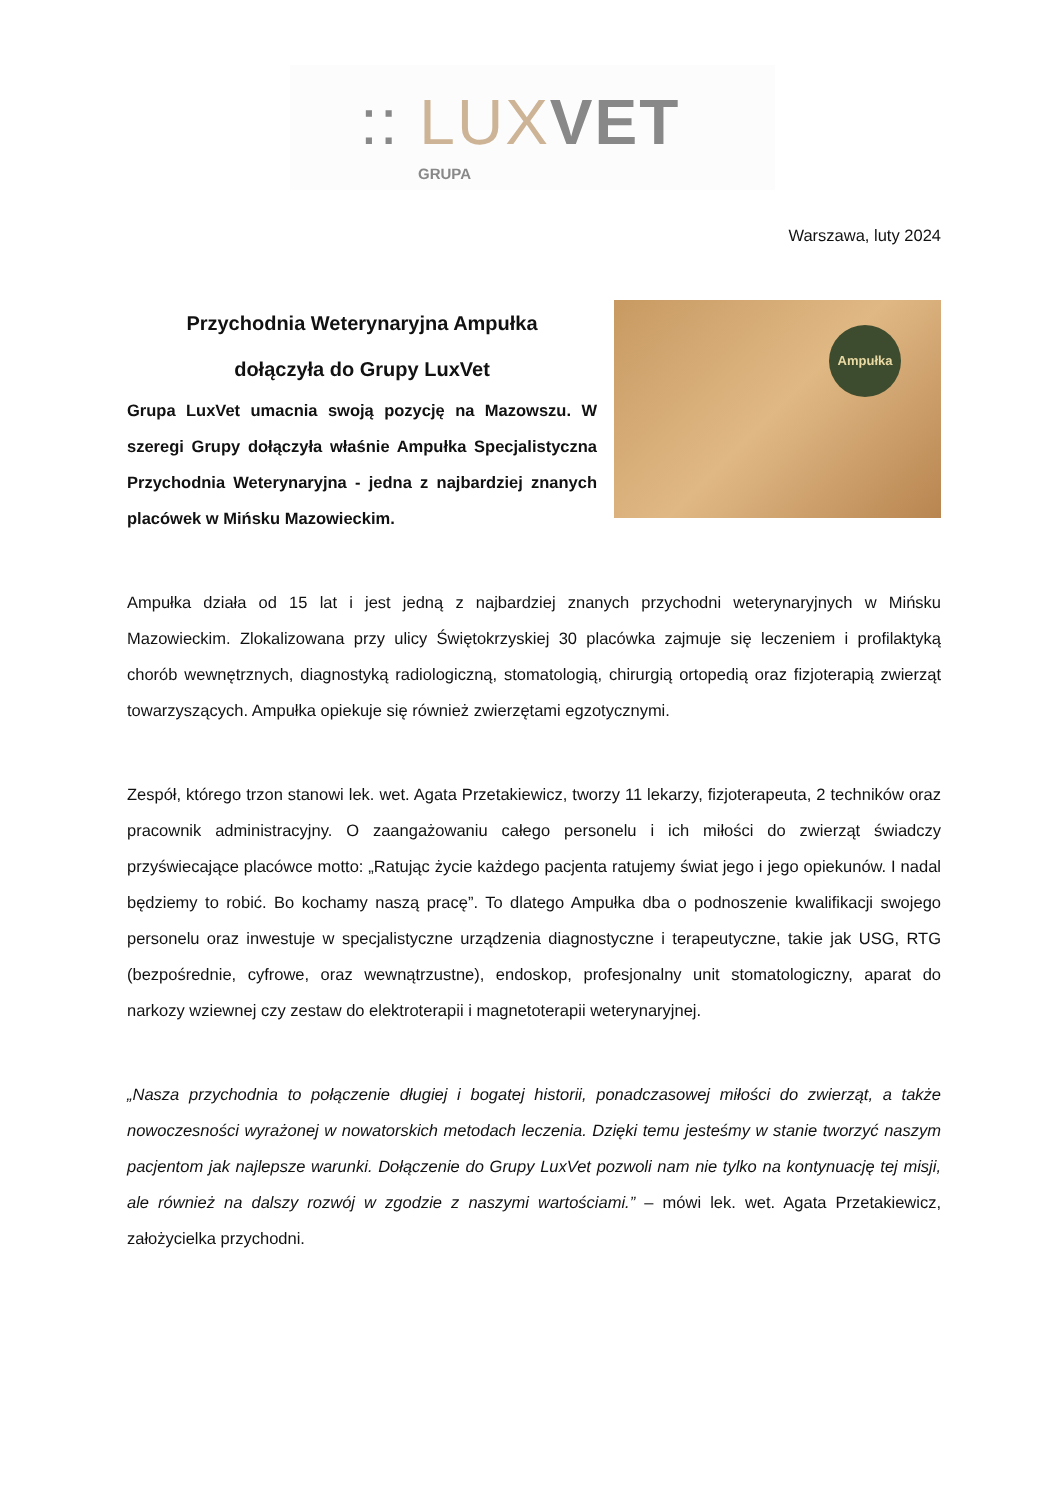:: LUX VET
GRUPA
Warszawa, luty 2024
Przychodnia Weterynaryjna Ampułka
dołączyła do Grupy LuxVet
Grupa LuxVet umacnia swoją pozycję na Mazowszu. W szeregi Grupy dołączyła właśnie Ampułka Specjalistyczna Przychodnia Weterynaryjna - jedna z najbardziej znanych placówek w Mińsku Mazowieckim.
Ampułka
Ampułka działa od 15 lat i jest jedną z najbardziej znanych przychodni weterynaryjnych w Mińsku Mazowieckim. Zlokalizowana przy ulicy Świętokrzyskiej 30 placówka zajmuje się leczeniem i profilaktyką chorób wewnętrznych, diagnostyką radiologiczną, stomatologią, chirurgią ortopedią oraz fizjoterapią zwierząt towarzyszących. Ampułka opiekuje się również zwierzętami egzotycznymi.
Zespół, którego trzon stanowi lek. wet. Agata Przetakiewicz, tworzy 11 lekarzy, fizjoterapeuta, 2 techników oraz pracownik administracyjny. O zaangażowaniu całego personelu i ich miłości do zwierząt świadczy przyświecające placówce motto: „Ratując życie każdego pacjenta ratujemy świat jego i jego opiekunów. I nadal będziemy to robić. Bo kochamy naszą pracę”. To dlatego Ampułka dba o podnoszenie kwalifikacji swojego personelu oraz inwestuje w specjalistyczne urządzenia diagnostyczne i terapeutyczne, takie jak USG, RTG (bezpośrednie, cyfrowe, oraz wewnątrzustne), endoskop, profesjonalny unit stomatologiczny, aparat do narkozy wziewnej czy zestaw do elektroterapii i magnetoterapii weterynaryjnej.
„Nasza przychodnia to połączenie długiej i bogatej historii, ponadczasowej miłości do zwierząt, a także nowoczesności wyrażonej w nowatorskich metodach leczenia. Dzięki temu jesteśmy w stanie tworzyć naszym pacjentom jak najlepsze warunki. Dołączenie do Grupy LuxVet pozwoli nam nie tylko na kontynuację tej misji, ale również na dalszy rozwój w zgodzie z naszymi wartościami.” – mówi lek. wet. Agata Przetakiewicz, założycielka przychodni.